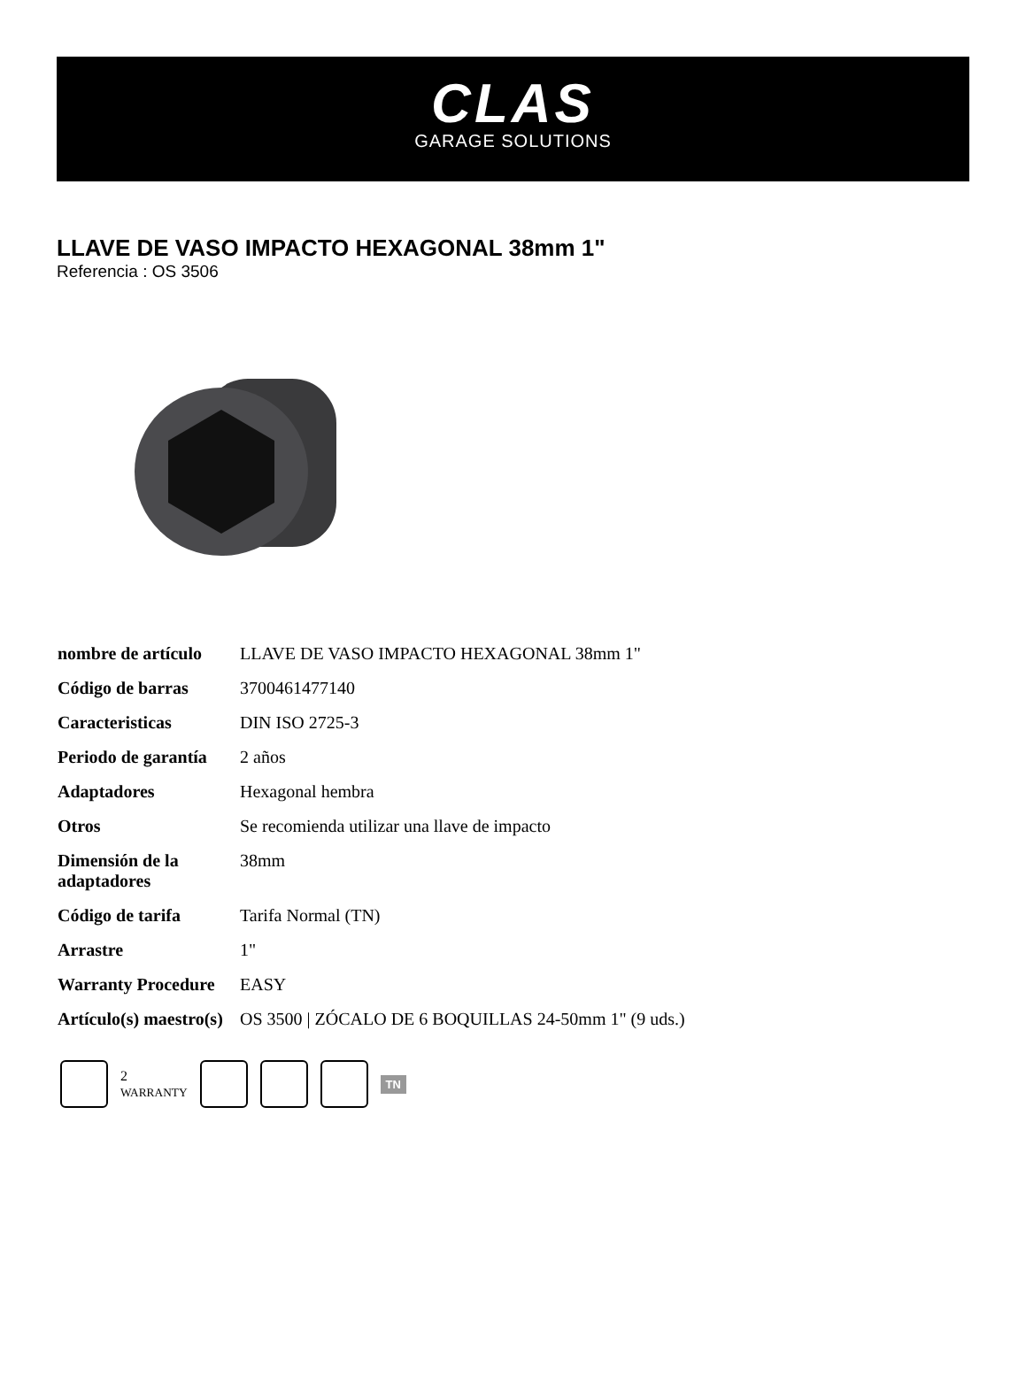CLAS
GARAGE SOLUTIONS
LLAVE DE VASO IMPACTO HEXAGONAL 38mm 1"
Referencia : OS 3506
| nombre de artículo | LLAVE DE VASO IMPACTO HEXAGONAL 38mm 1" |
| Código de barras | 3700461477140 |
| Caracteristicas | DIN ISO 2725-3 |
| Periodo de garantía | 2 años |
| Adaptadores | Hexagonal hembra |
| Otros | Se recomienda utilizar una llave de impacto |
| Dimensión de la adaptadores | 38mm |
| Código de tarifa | Tarifa Normal (TN) |
| Arrastre | 1" |
| Warranty Procedure | EASY |
| Artículo(s) maestro(s) | OS 3500 / ZÓCALO DE 6 BOQUILLAS 24-50mm 1" (9 uds.) |
2
WARRANTY
TN